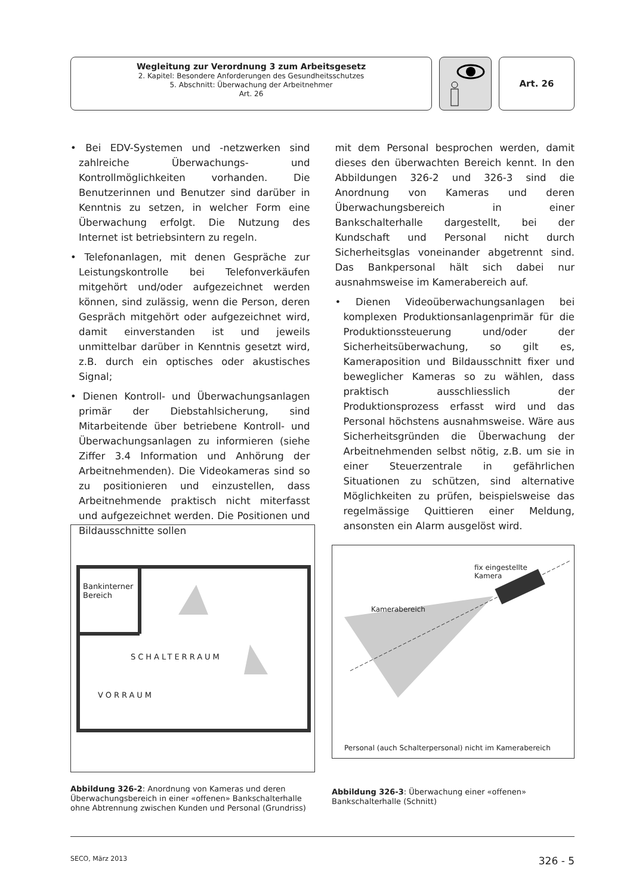Wegleitung zur Verordnung 3 zum Arbeitsgesetz
2. Kapitel: Besondere Anforderungen des Gesundheitsschutzes
5. Abschnitt: Überwachung der Arbeitnehmer
Art. 26
Art. 26
• Bei EDV-Systemen und -netzwerken sind zahlreiche Überwachungs- und Kontrollmöglichkeiten vorhanden. Die Benutzerinnen und Benutzer sind darüber in Kenntnis zu setzen, in welcher Form eine Überwachung erfolgt. Die Nutzung des Internet ist betriebsintern zu regeln.
• Telefonanlagen, mit denen Gespräche zur Leistungskontrolle bei Telefonverkäufen mitgehört und/oder aufgezeichnet werden können, sind zulässig, wenn die Person, deren Gespräch mitgehört oder aufgezeichnet wird, damit einverstanden ist und jeweils unmittelbar darüber in Kenntnis gesetzt wird, z.B. durch ein optisches oder akustisches Signal;
• Dienen Kontroll- und Überwachungsanlagen primär der Diebstahlsicherung, sind Mitarbeitende über betriebene Kontroll- und Überwachungsanlagen zu informieren (siehe Ziffer 3.4 Information und Anhörung der Arbeitnehmenden). Die Videokameras sind so zu positionieren und einzustellen, dass Arbeitnehmende praktisch nicht miterfasst und aufgezeichnet werden. Die Positionen und Bildausschnitte sollen
mit dem Personal besprochen werden, damit dieses den überwachten Bereich kennt. In den Abbildungen 326-2 und 326-3 sind die Anordnung von Kameras und deren Überwachungsbereich in einer Bankschalterhalle dargestellt, bei der Kundschaft und Personal nicht durch Sicherheitsglas voneinander abgetrennt sind. Das Bankpersonal hält sich dabei nur ausnahmsweise im Kamerabereich auf.
• Dienen Videoüberwachungsanlagen bei komplexen Produktionsanlagenprimär für die Produktionssteuerung und/oder der Sicherheitsüberwachung, so gilt es, Kameraposition und Bildausschnitt fixer und beweglicher Kameras so zu wählen, dass praktisch ausschliesslich der Produktionsprozess erfasst wird und das Personal höchstens ausnahmsweise. Wäre aus Sicherheitsgründen die Überwachung der Arbeitnehmenden selbst nötig, z.B. um sie in einer Steuerzentrale in gefährlichen Situationen zu schützen, sind alternative Möglichkeiten zu prüfen, beispielsweise das regelmässige Quittieren einer Meldung, ansonsten ein Alarm ausgelöst wird.
Bankinterner
Bereich
SCHALTERRAUM
VORRAUM
Abbildung 326-2: Anordnung von Kameras und deren Überwachungsbereich in einer «offenen» Bankschalterhalle ohne Abtrennung zwischen Kunden und Personal (Grundriss)
fix eingestellte
Kamera
Kamerabereich
Personal (auch Schalterpersonal) nicht im Kamerabereich
Abbildung 326-3: Überwachung einer «offenen» Bankschalterhalle (Schnitt)
SECO, März 2013 326 - 5